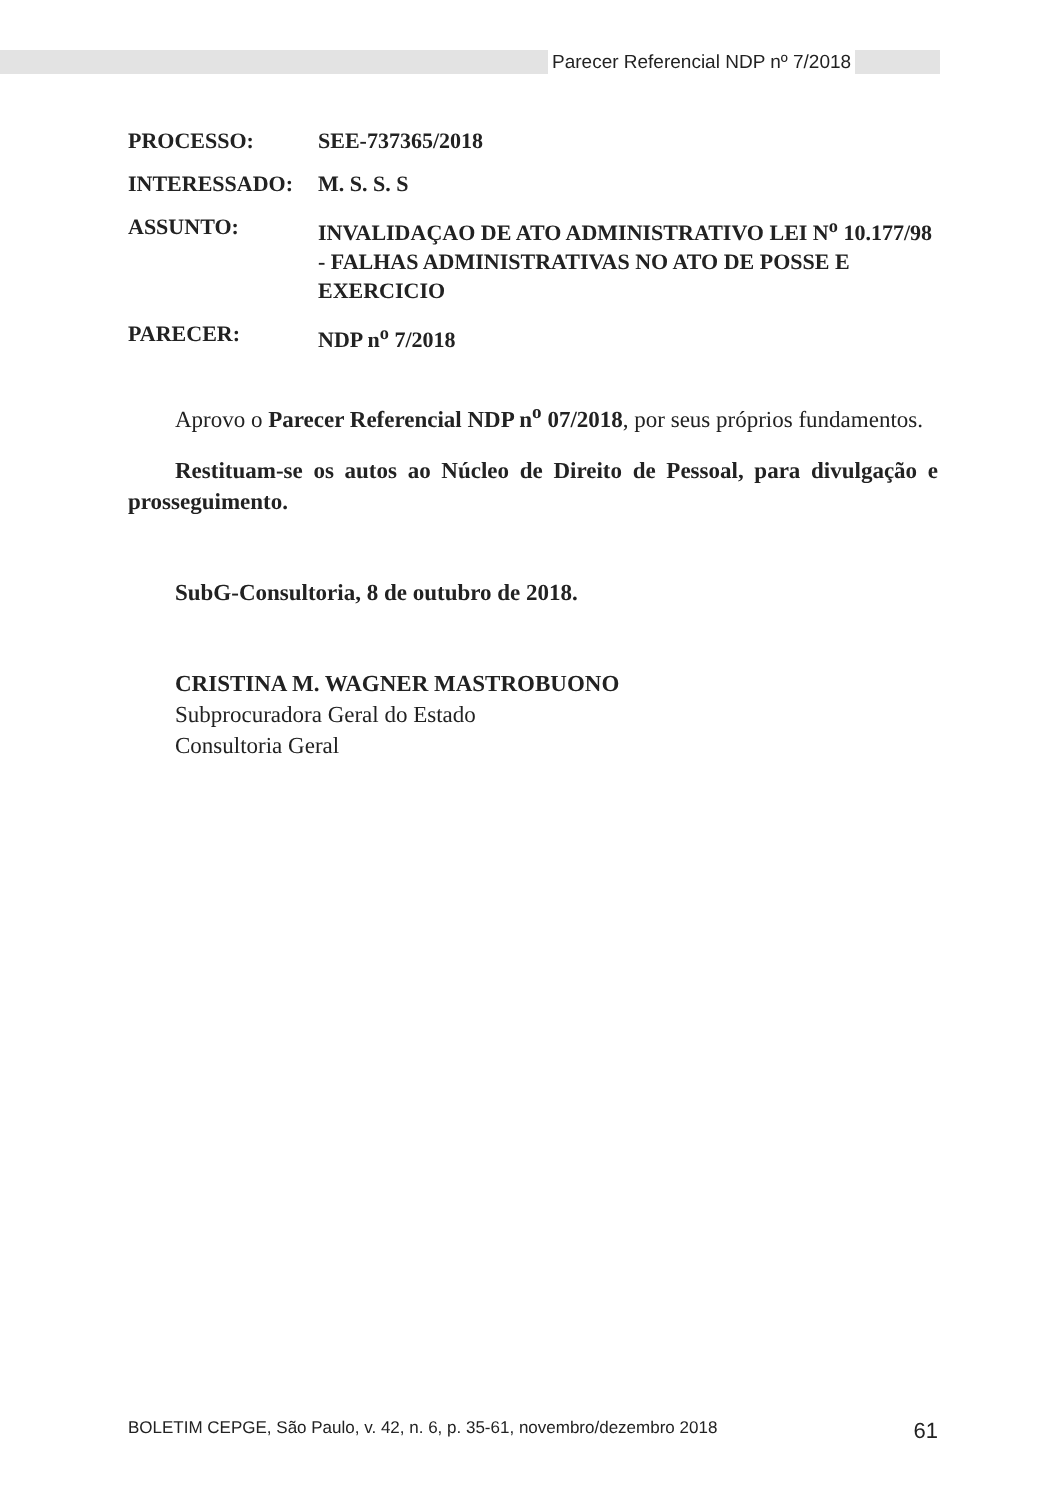Parecer Referencial NDP nº 7/2018
PROCESSO: SEE-737365/2018
INTERESSADO: M. S. S. S
ASSUNTO: INVALIDAÇAO DE ATO ADMINISTRATIVO LEI N<sup>o</sup> 10.177/98 - FALHAS ADMINISTRATIVAS NO ATO DE POSSE E EXERCICIO
PARECER: NDP n<sup>o</sup> 7/2018
Aprovo o Parecer Referencial NDP n<sup>o</sup> 07/2018, por seus próprios fundamentos.
Restituam-se os autos ao Núcleo de Direito de Pessoal, para divulgação e prosseguimento.
SubG-Consultoria, 8 de outubro de 2018.
CRISTINA M. WAGNER MASTROBUONO
Subprocuradora Geral do Estado
Consultoria Geral
BOLETIM CEPGE, São Paulo, v. 42, n. 6, p. 35-61, novembro/dezembro 2018 61